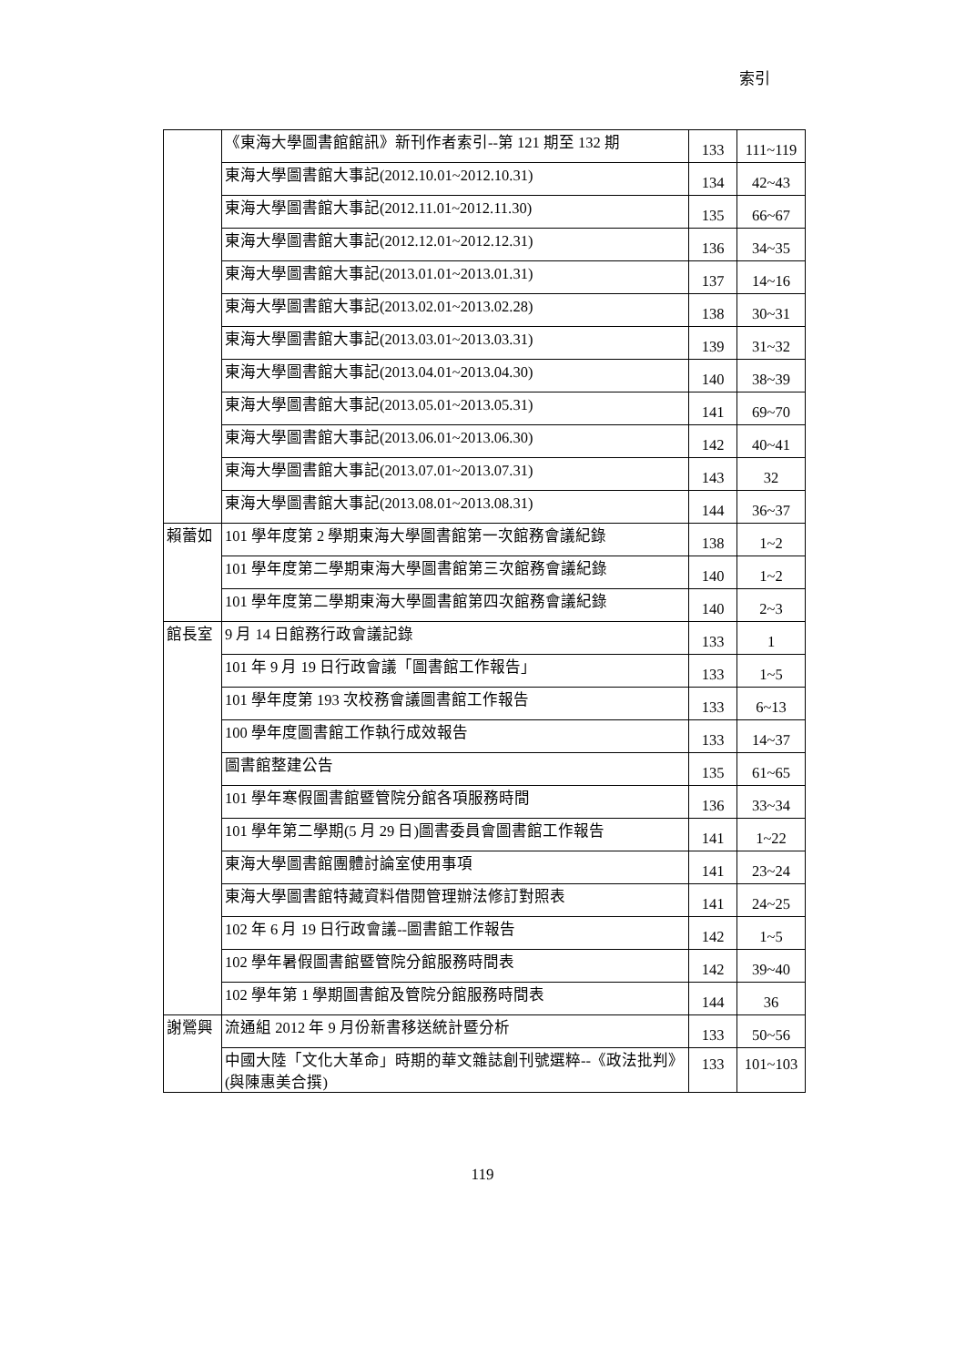索引
| | 《東海大學圖書館館訊》新刊作者索引--第 121 期至 132 期 | 133 | 111~119 |
| | 東海大學圖書館大事記(2012.10.01~2012.10.31) | 134 | 42~43 |
| | 東海大學圖書館大事記(2012.11.01~2012.11.30) | 135 | 66~67 |
| | 東海大學圖書館大事記(2012.12.01~2012.12.31) | 136 | 34~35 |
| | 東海大學圖書館大事記(2013.01.01~2013.01.31) | 137 | 14~16 |
| | 東海大學圖書館大事記(2013.02.01~2013.02.28) | 138 | 30~31 |
| | 東海大學圖書館大事記(2013.03.01~2013.03.31) | 139 | 31~32 |
| | 東海大學圖書館大事記(2013.04.01~2013.04.30) | 140 | 38~39 |
| | 東海大學圖書館大事記(2013.05.01~2013.05.31) | 141 | 69~70 |
| | 東海大學圖書館大事記(2013.06.01~2013.06.30) | 142 | 40~41 |
| | 東海大學圖書館大事記(2013.07.01~2013.07.31) | 143 | 32 |
| | 東海大學圖書館大事記(2013.08.01~2013.08.31) | 144 | 36~37 |
| 賴蕾如 | 101 學年度第 2 學期東海大學圖書館第一次館務會議紀錄 | 138 | 1~2 |
| | 101 學年度第二學期東海大學圖書館第三次館務會議紀錄 | 140 | 1~2 |
| | 101 學年度第二學期東海大學圖書館第四次館務會議紀錄 | 140 | 2~3 |
| 館長室 | 9 月 14 日館務行政會議記錄 | 133 | 1 |
| | 101 年 9 月 19 日行政會議「圖書館工作報告」 | 133 | 1~5 |
| | 101 學年度第 193 次校務會議圖書館工作報告 | 133 | 6~13 |
| | 100 學年度圖書館工作執行成效報告 | 133 | 14~37 |
| | 圖書館整建公告 | 135 | 61~65 |
| | 101 學年寒假圖書館暨管院分館各項服務時間 | 136 | 33~34 |
| | 101 學年第二學期(5 月 29 日)圖書委員會圖書館工作報告 | 141 | 1~22 |
| | 東海大學圖書館團體討論室使用事項 | 141 | 23~24 |
| | 東海大學圖書館特藏資料借閱管理辦法修訂對照表 | 141 | 24~25 |
| | 102 年 6 月 19 日行政會議--圖書館工作報告 | 142 | 1~5 |
| | 102 學年暑假圖書館暨管院分館服務時間表 | 142 | 39~40 |
| | 102 學年第 1 學期圖書館及管院分館服務時間表 | 144 | 36 |
| 謝鶯興 | 流通組 2012 年 9 月份新書移送統計暨分析 | 133 | 50~56 |
| | 中國大陸「文化大革命」時期的華文雜誌創刊號選粹--《政法批判》(與陳惠美合撰) | 133 | 101~103 |
119